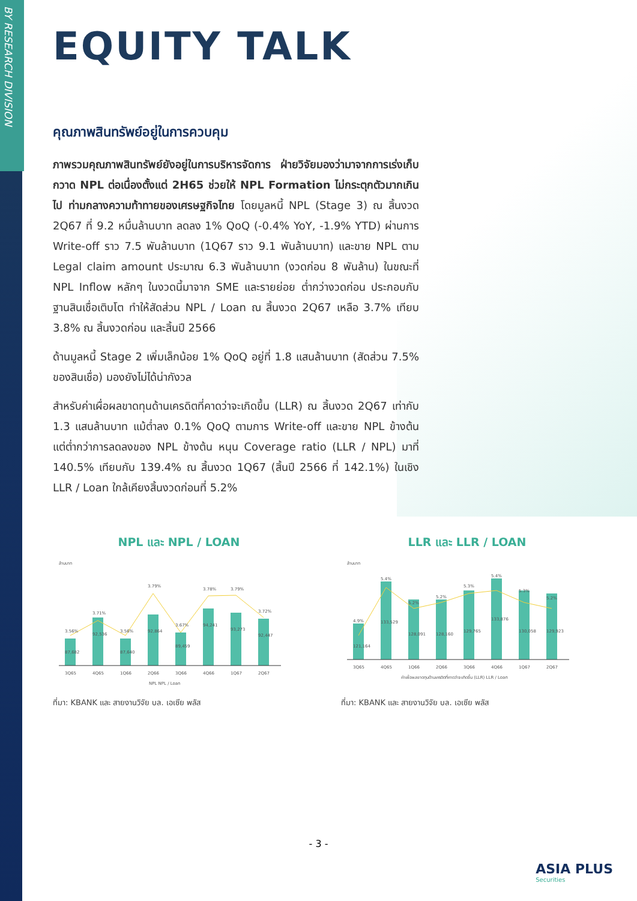BY RESEARCH DIVISION
EQUITY TALK
คุณภาพสินทรัพย์อยู่ในการควบคุม
ภาพรวมคุณภาพสินทรัพย์ยังอยู่ในการบริหารจัดการ ฝ่ายวิจัยมองว่ามาจากการเร่งเก็บกวาด NPL ต่อเนื่องตั้งแต่ 2H65 ช่วยให้ NPL Formation ไม่กระตุกตัวมากเกินไป ท่ามกลางความท้าทายของเศรษฐกิจไทย โดยมูลหนี้ NPL (Stage 3) ณ สิ้นงวด 2Q67 ที่ 9.2 หมื่นล้านบาท ลดลง 1% QoQ (-0.4% YoY, -1.9% YTD) ผ่านการ Write-off ราว 7.5 พันล้านบาท (1Q67 ราว 9.1 พันล้านบาท) และขาย NPL ตาม Legal claim amount ประมาณ 6.3 พันล้านบาท (งวดก่อน 8 พันล้าน) ในขณะที่ NPL Inflow หลักๆ ในงวดนี้มาจาก SME และรายย่อย ต่ำกว่างวดก่อน ประกอบกับฐานสินเชื่อเติบโต ทำให้สัดส่วน NPL / Loan ณ สิ้นงวด 2Q67 เหลือ 3.7% เทียบ 3.8% ณ สิ้นงวดก่อน และสิ้นปี 2566
ด้านมูลหนี้ Stage 2 เพิ่มเล็กน้อย 1% QoQ อยู่ที่ 1.8 แสนล้านบาท (สัดส่วน 7.5% ของสินเชื่อ) มองยังไม่ได้น่ากังวล
สำหรับค่าเผื่อผลขาดทุนด้านเครดิตที่คาดว่าจะเกิดขึ้น (LLR) ณ สิ้นงวด 2Q67 เท่ากับ 1.3 แสนล้านบาท แม้ต่ำลง 0.1% QoQ ตามการ Write-off และขาย NPL ข้างต้น แต่ต่ำกว่าการลดลงของ NPL ข้างต้น หนุน Coverage ratio (LLR / NPL) มาที่ 140.5% เทียบกับ 139.4% ณ สิ้นงวด 1Q67 (สิ้นปี 2566 ที่ 142.1%) ในเชิง LLR / Loan ใกล้เคียงสิ้นงวดก่อนที่ 5.2%
NPL และ NPL / LOAN
ล้านบาท
87,682
92,536
87,640
92,864
89,459
94,241
93,273
92,447
3.56%
3.71%
3.56%
3.79%
3.67%
3.78%
3.79%
3.72%
3Q65
4Q65
1Q66
2Q66
3Q66
4Q66
1Q67
2Q67
NPL NPL / Loan
ที่มา: KBANK และ สายงานวิจัย บล. เอเซีย พลัส
LLR และ LLR / LOAN
ล้านบาท
121,164
133,529
128,091
128,160
129,765
133,876
130,058
129,923
4.9%
5.4%
5.2%
5.2%
5.3%
5.4%
5.3%
5.2%
3Q65
4Q65
1Q66
2Q66
3Q66
4Q66
1Q67
2Q67
ค่าเผื่อผลขาดทุนด้านเครดิตที่คาดว่าจะเกิดขึ้น (LLR) LLR / Loan
ที่มา: KBANK และ สายงานวิจัย บล. เอเซีย พลัส
- 3 -
ASIA PLUS
Securities